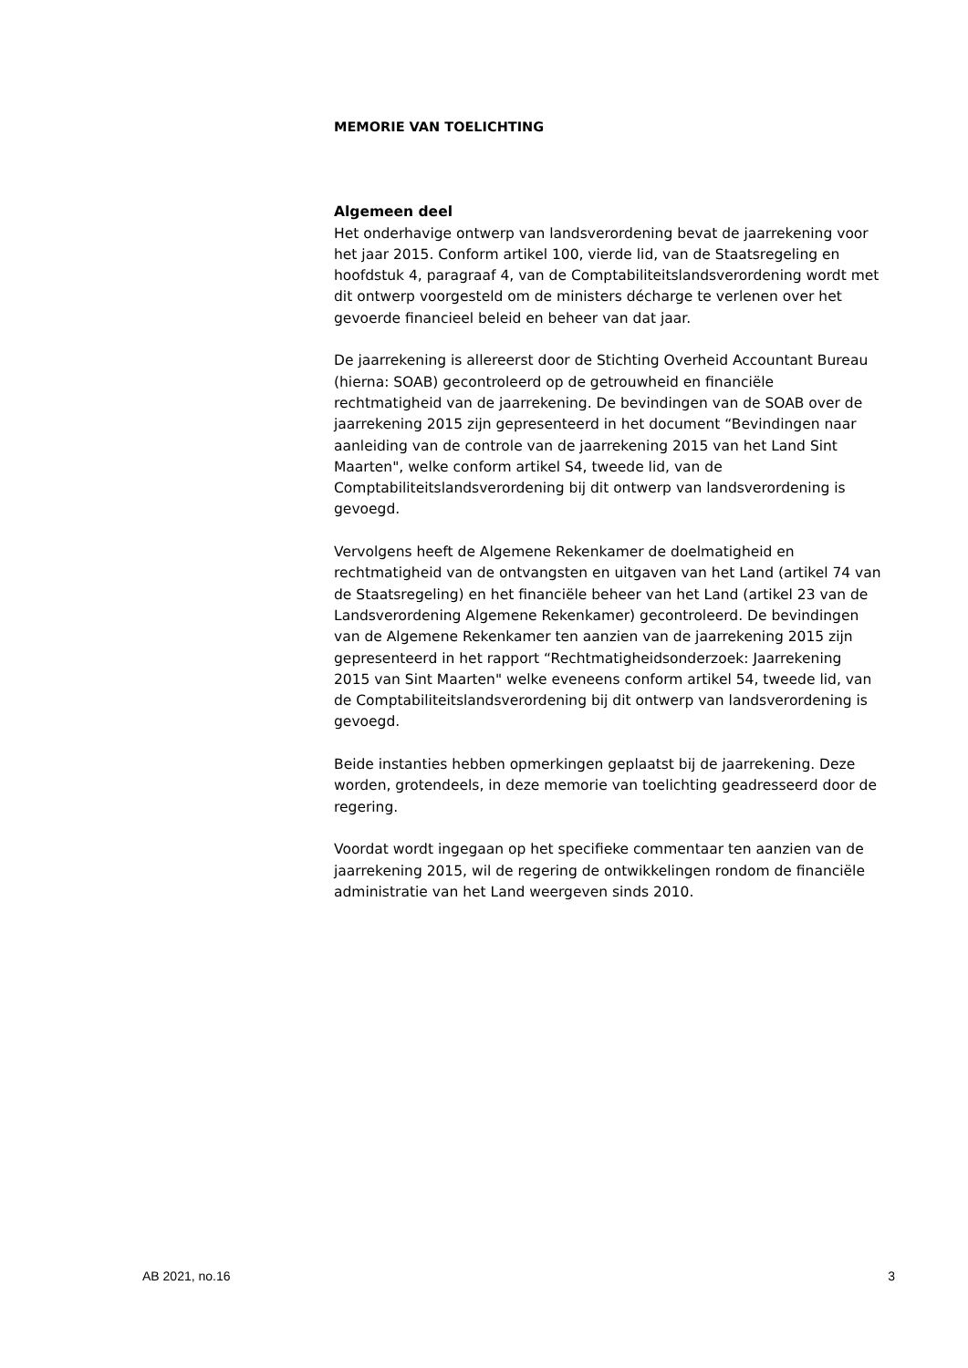MEMORIE VAN TOELICHTING
Algemeen deel
Het onderhavige ontwerp van landsverordening bevat de jaarrekening voor het jaar 2015. Conform artikel 100, vierde lid, van de Staatsregeling en hoofdstuk 4, paragraaf 4, van de Comptabiliteitslandsverordening wordt met dit ontwerp voorgesteld om de ministers décharge te verlenen over het gevoerde financieel beleid en beheer van dat jaar.
De jaarrekening is allereerst door de Stichting Overheid Accountant Bureau (hierna: SOAB) gecontroleerd op de getrouwheid en financiële rechtmatigheid van de jaarrekening. De bevindingen van de SOAB over de jaarrekening 2015 zijn gepresenteerd in het document “Bevindingen naar aanleiding van de controle van de jaarrekening 2015 van het Land Sint Maarten", welke conform artikel S4, tweede lid, van de Comptabiliteitslandsverordening bij dit ontwerp van landsverordening is gevoegd.
Vervolgens heeft de Algemene Rekenkamer de doelmatigheid en rechtmatigheid van de ontvangsten en uitgaven van het Land (artikel 74 van de Staatsregeling) en het financiële beheer van het Land (artikel 23 van de Landsverordening Algemene Rekenkamer) gecontroleerd. De bevindingen van de Algemene Rekenkamer ten aanzien van de jaarrekening 2015 zijn gepresenteerd in het rapport “Rechtmatigheidsonderzoek: Jaarrekening 2015 van Sint Maarten" welke eveneens conform artikel 54, tweede lid, van de Comptabiliteitslandsverordening bij dit ontwerp van landsverordening is gevoegd.
Beide instanties hebben opmerkingen geplaatst bij de jaarrekening. Deze worden, grotendeels, in deze memorie van toelichting geadresseerd door de regering.
Voordat wordt ingegaan op het specifieke commentaar ten aanzien van de jaarrekening 2015, wil de regering de ontwikkelingen rondom de financiële administratie van het Land weergeven sinds 2010.
AB 2021, no.16 3